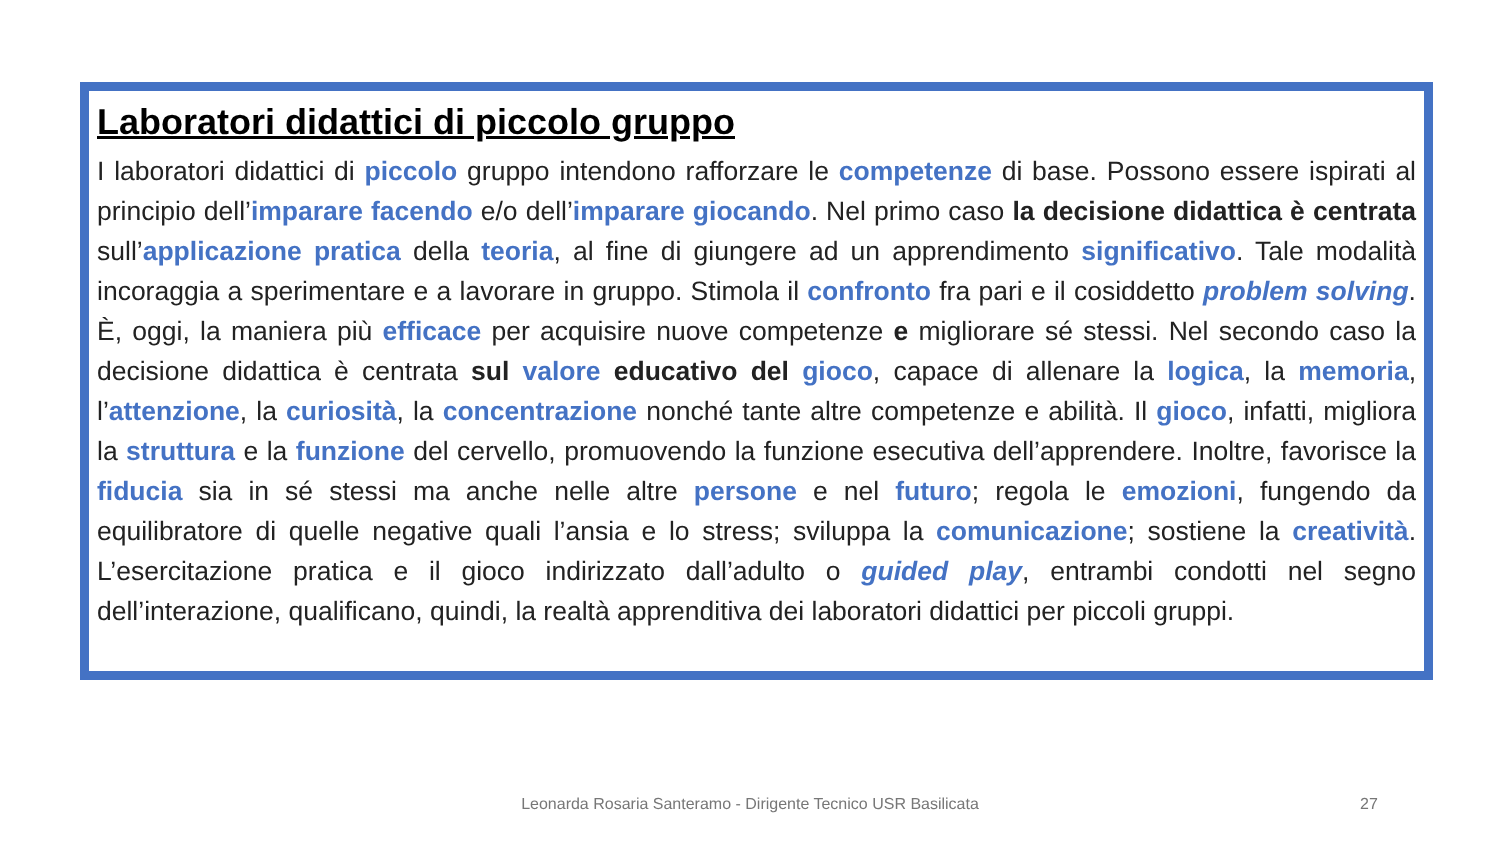Laboratori didattici di piccolo gruppo
I laboratori didattici di piccolo gruppo intendono rafforzare le competenze di base. Possono essere ispirati al principio dell’imparare facendo e/o dell’imparare giocando. Nel primo caso la decisione didattica è centrata sull’applicazione pratica della teoria, al fine di giungere ad un apprendimento significativo. Tale modalità incoraggia a sperimentare e a lavorare in gruppo. Stimola il confronto fra pari e il cosiddetto problem solving. È, oggi, la maniera più efficace per acquisire nuove competenze e migliorare sé stessi. Nel secondo caso la decisione didattica è centrata sul valore educativo del gioco, capace di allenare la logica, la memoria, l’attenzione, la curiosità, la concentrazione nonché tante altre competenze e abilità. Il gioco, infatti, migliora la struttura e la funzione del cervello, promuovendo la funzione esecutiva dell’apprendere. Inoltre, favorisce la fiducia sia in sé stessi ma anche nelle altre persone e nel futuro; regola le emozioni, fungendo da equilibratore di quelle negative quali l’ansia e lo stress; sviluppa la comunicazione; sostiene la creatività. L’esercitazione pratica e il gioco indirizzato dall’adulto o guided play, entrambi condotti nel segno dell’interazione, qualificano, quindi, la realtà apprenditiva dei laboratori didattici per piccoli gruppi.
Leonarda Rosaria Santeramo - Dirigente Tecnico USR Basilicata 27